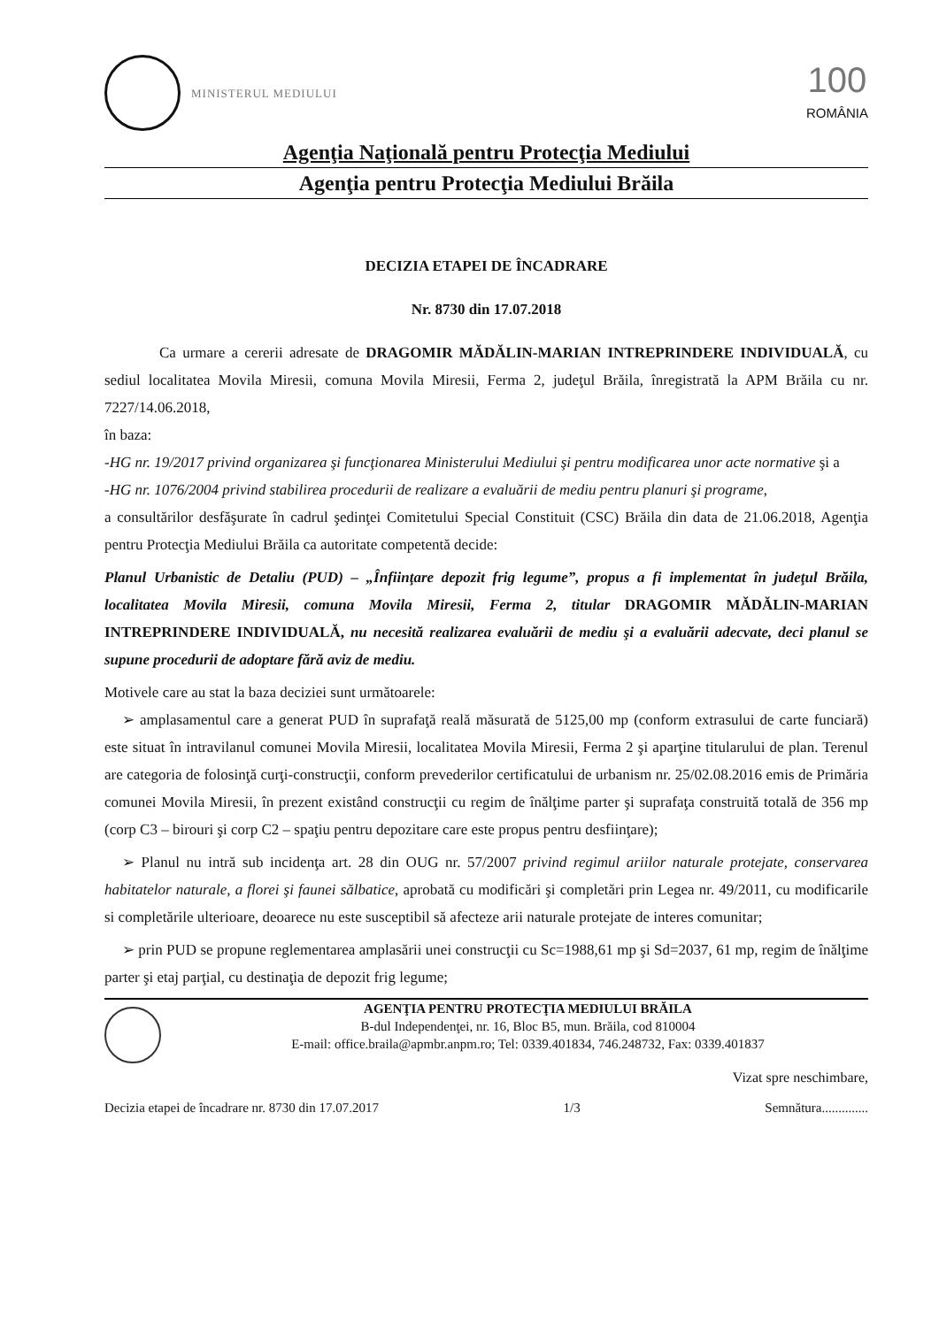MINISTERUL MEDIULUI
100
ROMÂNIA
Agenţia Naţională pentru Protecţia Mediului
Agenţia pentru Protecţia Mediului Brăila
DECIZIA ETAPEI DE ÎNCADRARE
Nr. 8730 din 17.07.2018
Ca urmare a cererii adresate de DRAGOMIR MĂDĂLIN-MARIAN INTREPRINDERE INDIVIDUALĂ, cu sediul localitatea Movila Miresii, comuna Movila Miresii, Ferma 2, judeţul Brăila, înregistrată la APM Brăila cu nr. 7227/14.06.2018,
în baza:
-HG nr. 19/2017 privind organizarea şi funcţionarea Ministerului Mediului şi pentru modificarea unor acte normative şi a
-HG nr. 1076/2004 privind stabilirea procedurii de realizare a evaluării de mediu pentru planuri şi programe,
a consultărilor desfăşurate în cadrul şedinţei Comitetului Special Constituit (CSC) Brăila din data de 21.06.2018, Agenţia pentru Protecţia Mediului Brăila ca autoritate competentă decide:
Planul Urbanistic de Detaliu (PUD) – „Înfiinţare depozit frig legume”, propus a fi implementat în judeţul Brăila, localitatea Movila Miresii, comuna Movila Miresii, Ferma 2, titular DRAGOMIR MĂDĂLIN-MARIAN INTREPRINDERE INDIVIDUALĂ, nu necesită realizarea evaluării de mediu şi a evaluării adecvate, deci planul se supune procedurii de adoptare fără aviz de mediu.
Motivele care au stat la baza deciziei sunt următoarele:
➢ amplasamentul care a generat PUD în suprafaţă reală măsurată de 5125,00 mp (conform extrasului de carte funciară) este situat în intravilanul comunei Movila Miresii, localitatea Movila Miresii, Ferma 2 şi aparţine titularului de plan. Terenul are categoria de folosinţă curţi-construcţii, conform prevederilor certificatului de urbanism nr. 25/02.08.2016 emis de Primăria comunei Movila Miresii, în prezent existând construcţii cu regim de înălţime parter şi suprafaţa construită totală de 356 mp (corp C3 – birouri şi corp C2 – spaţiu pentru depozitare care este propus pentru desfiinţare);
➢ Planul nu intră sub incidenţa art. 28 din OUG nr. 57/2007 privind regimul ariilor naturale protejate, conservarea habitatelor naturale, a florei şi faunei sălbatice, aprobată cu modificări şi completări prin Legea nr. 49/2011, cu modificarile si completările ulterioare, deoarece nu este susceptibil să afecteze arii naturale protejate de interes comunitar;
➢ prin PUD se propune reglementarea amplasării unei construcţii cu Sc=1988,61 mp şi Sd=2037, 61 mp, regim de înălţime parter şi etaj parţial, cu destinaţia de depozit frig legume;
AGENŢIA PENTRU PROTECŢIA MEDIULUI BRĂILA
B-dul Independenţei, nr. 16, Bloc B5, mun. Brăila, cod 810004
E-mail: office.braila@apmbr.anpm.ro; Tel: 0339.401834, 746.248732, Fax: 0339.401837
Vizat spre neschimbare,
Decizia etapei de încadrare nr. 8730 din 17.07.2017 1/3 Semnătura..............